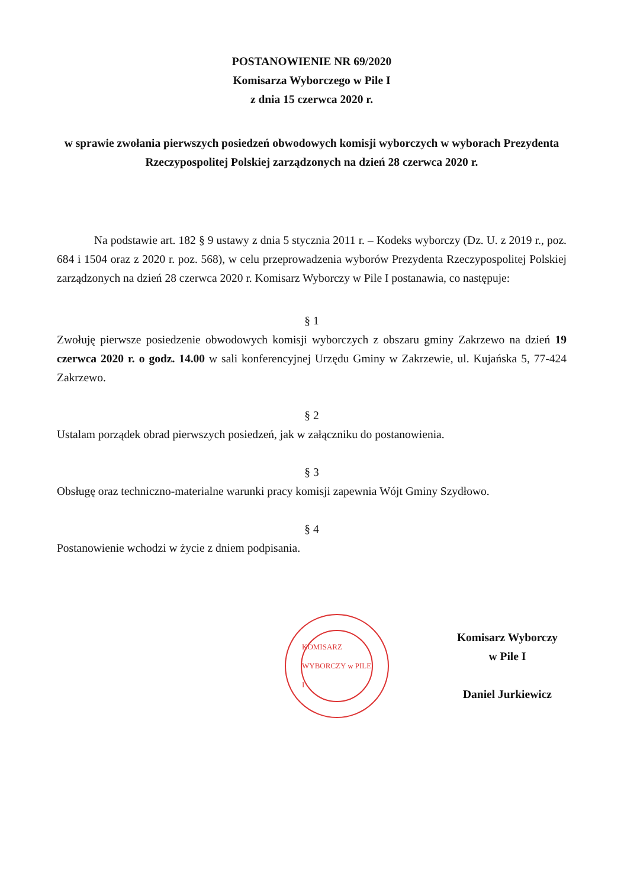POSTANOWIENIE NR 69/2020
Komisarza Wyborczego w Pile I
z dnia 15 czerwca 2020 r.
w sprawie zwołania pierwszych posiedzeń obwodowych komisji wyborczych w wyborach Prezydenta Rzeczypospolitej Polskiej zarządzonych na dzień 28 czerwca 2020 r.
Na podstawie art. 182 § 9 ustawy z dnia 5 stycznia 2011 r. – Kodeks wyborczy (Dz. U. z 2019 r., poz. 684 i 1504 oraz z 2020 r. poz. 568), w celu przeprowadzenia wyborów Prezydenta Rzeczypospolitej Polskiej zarządzonych na dzień 28 czerwca 2020 r. Komisarz Wyborczy w Pile I postanawia, co następuje:
§ 1
Zwołuję pierwsze posiedzenie obwodowych komisji wyborczych z obszaru gminy Zakrzewo na dzień 19 czerwca 2020 r. o godz. 14.00 w sali konferencyjnej Urzędu Gminy w Zakrzewie, ul. Kujańska 5, 77-424 Zakrzewo.
§ 2
Ustalam porządek obrad pierwszych posiedzeń, jak w załączniku do postanowienia.
§ 3
Obsługę oraz techniczno-materialne warunki pracy komisji zapewnia Wójt Gminy Szydłowo.
§ 4
Postanowienie wchodzi w życie z dniem podpisania.
KOMISARZ WYBORCZY w PILE I
Komisarz Wyborczy
w Pile I
Daniel Jurkiewicz